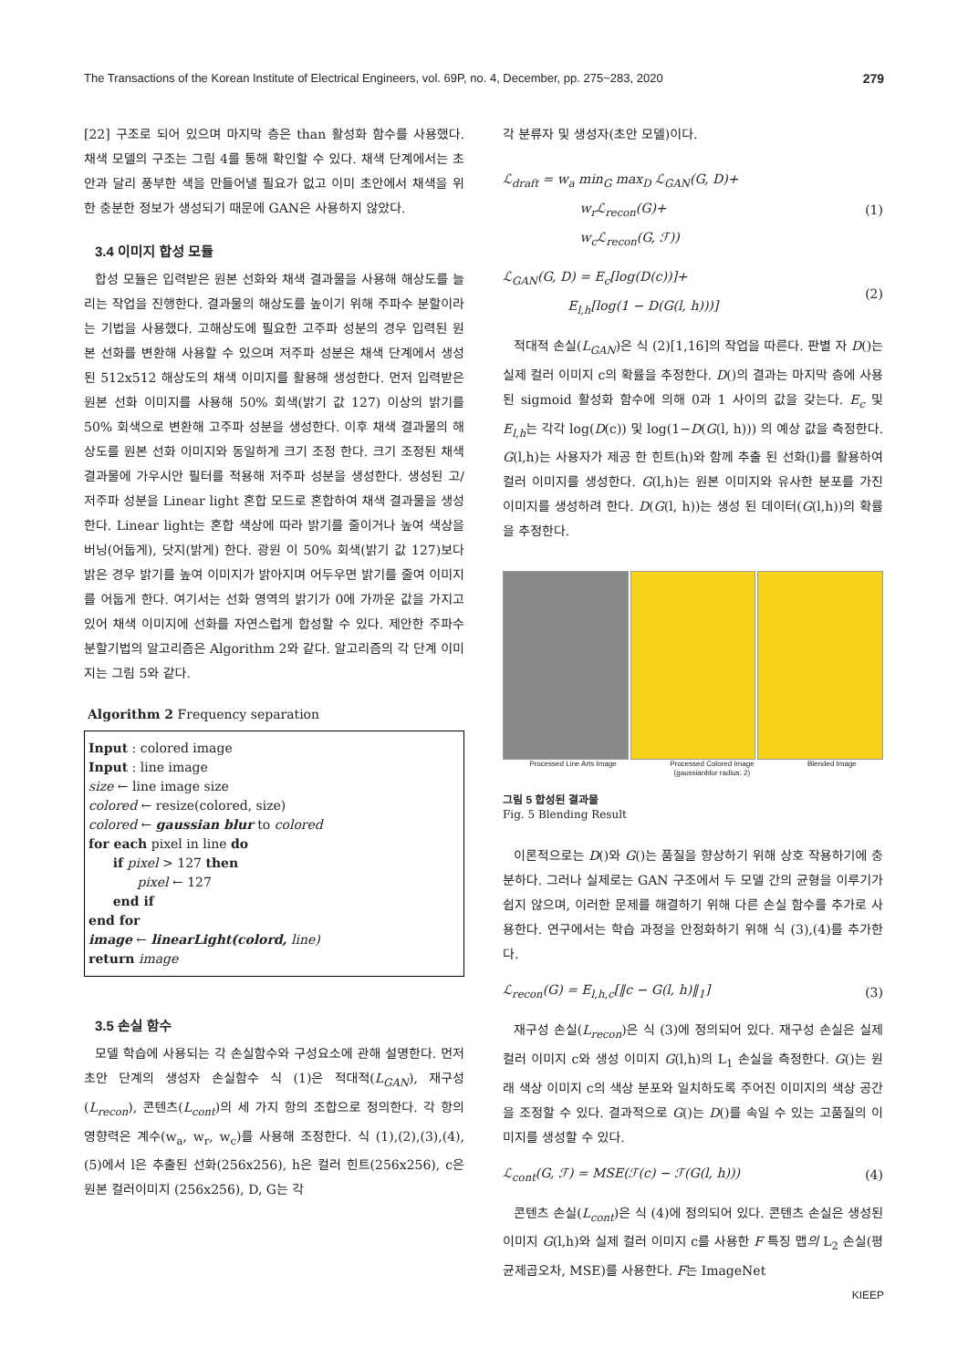The Transactions of the Korean Institute of Electrical Engineers, vol. 69P, no. 4, December, pp. 275~283, 2020 279
[22] 구조로 되어 있으며 마지막 층은 than 활성화 함수를 사용했다. 채색 모델의 구조는 그림 4를 통해 확인할 수 있다. 채색 단계에서는 초안과 달리 풍부한 색을 만들어낼 필요가 없고 이미 초안에서 채색을 위한 충분한 정보가 생성되기 때문에 GAN은 사용하지 않았다.
3.4 이미지 합성 모듈
합성 모듈은 입력받은 원본 선화와 채색 결과물을 사용해 해상도를 늘리는 작업을 진행한다. 결과물의 해상도를 높이기 위해 주파수 분할이라는 기법을 사용했다. 고해상도에 필요한 고주파 성분의 경우 입력된 원본 선화를 변환해 사용할 수 있으며 저주파 성분은 채색 단계에서 생성된 512x512 해상도의 채색 이미지를 활용해 생성한다. 먼저 입력받은 원본 선화 이미지를 사용해 50% 회색(밝기 값 127) 이상의 밝기를 50% 회색으로 변환해 고주파 성분을 생성한다. 이후 채색 결과물의 해상도를 원본 선화 이미지와 동일하게 크기 조정 한다. 크기 조정된 채색 결과물에 가우시안 필터를 적용해 저주파 성분을 생성한다. 생성된 고/저주파 성분을 Linear light 혼합 모드로 혼합하여 채색 결과물을 생성한다. Linear light는 혼합 색상에 따라 밝기를 줄이거나 높여 색상을 버닝(어둡게), 닷지(밝게) 한다. 광원 이 50% 회색(밝기 값 127)보다 밝은 경우 밝기를 높여 이미지가 밝아지며 어두우면 밝기를 줄여 이미지를 어둡게 한다. 여기서는 선화 영역의 밝기가 0에 가까운 값을 가지고 있어 채색 이미지에 선화를 자연스럽게 합성할 수 있다. 제안한 주파수 분할기법의 알고리즘은 Algorithm 2와 같다. 알고리즘의 각 단계 이미지는 그림 5와 같다.
Algorithm 2 Frequency separation
Input : colored image
Input : line image
size ← line image size
colored ← resize(colored, size)
colored ← gaussian blur to colored
for each pixel in line do
if pixel > 127 then
pixel ← 127
end if
end for
image ← linearLight(colord, line)
return image
3.5 손실 함수
모델 학습에 사용되는 각 손실함수와 구성요소에 관해 설명한다. 먼저 초안 단계의 생성자 손실함수 식 (1)은 적대적(L<sub>GAN</sub>), 재구성(L<sub>recon</sub>), 콘텐츠(L<sub>cont</sub>)의 세 가지 항의 조합으로 정의한다. 각 항의 영향력은 계수(w<sub>a</sub>, w<sub>r</sub>, w<sub>c</sub>)를 사용해 조정한다. 식 (1),(2),(3),(4),(5)에서 l은 추출된 선화(256x256), h은 컬러 힌트(256x256), c은 원본 컬러이미지 (256x256), D, G는 각
각 분류자 및 생성자(초안 모델)이다.
ℒ<sub>draft</sub> = w<sub>a</sub> min<sub>G</sub> max<sub>D</sub> ℒ<sub>GAN</sub>(G, D)+
w<sub>r</sub>ℒ<sub>recon</sub>(G)+
w<sub>c</sub>ℒ<sub>recon</sub>(G, ℱ)) (1)
ℒ<sub>GAN</sub>(G, D) = E<sub>c</sub>[log(D(c))]+
E<sub>l,h</sub>[log(1 − D(G(l, h)))] (2)
적대적 손실(L<sub>GAN</sub>)은 식 (2)[1,16]의 작업을 따른다. 판별 자 D()는 실제 컬러 이미지 c의 확률을 추정한다. D()의 결과는 마지막 층에 사용된 sigmoid 활성화 함수에 의해 0과 1 사이의 값을 갖는다. E<sub>c</sub> 및 E<sub>l,h</sub>는 각각 log(D(c)) 및 log(1−D(G(l, h))) 의 예상 값을 측정한다. G(l,h)는 사용자가 제공 한 힌트(h)와 함께 추출 된 선화(l)를 활용하여 컬러 이미지를 생성한다. G(l,h)는 원본 이미지와 유사한 분포를 가진 이미지를 생성하려 한다. D(G(l, h))는 생성 된 데이터(G(l,h))의 확률을 추정한다.
Processed Line Arts Image Processed Colored Image
(gaussianblur radius: 2) Blended Image
그림 5 합성된 결과물
Fig. 5 Blending Result
이론적으로는 D()와 G()는 품질을 향상하기 위해 상호 작용하기에 충분하다. 그러나 실제로는 GAN 구조에서 두 모델 간의 균형을 이루기가 쉽지 않으며, 이러한 문제를 해결하기 위해 다른 손실 함수를 추가로 사용한다. 연구에서는 학습 과정을 안정화하기 위해 식 (3),(4)를 추가한다.
ℒ<sub>recon</sub>(G) = E<sub>l,h,c</sub>[‖c − G(l, h)‖<sub>1</sub>] (3)
재구성 손실(L<sub>recon</sub>)은 식 (3)에 정의되어 있다. 재구성 손실은 실제 컬러 이미지 c와 생성 이미지 G(l,h)의 L<sub>1</sub> 손실을 측정한다. G()는 원래 색상 이미지 c의 색상 분포와 일치하도록 주어진 이미지의 색상 공간을 조정할 수 있다. 결과적으로 G()는 D()를 속일 수 있는 고품질의 이미지를 생성할 수 있다.
ℒ<sub>cont</sub>(G, ℱ) = MSE(ℱ(c) − ℱ(G(l, h))) (4)
콘텐츠 손실(L<sub>cont</sub>)은 식 (4)에 정의되어 있다. 콘텐츠 손실은 생성된 이미지 G(l,h)와 실제 컬러 이미지 c를 사용한 F 특징 맵의 L<sub>2</sub> 손실(평균제곱오차, MSE)를 사용한다. F는 ImageNet
KIEEP